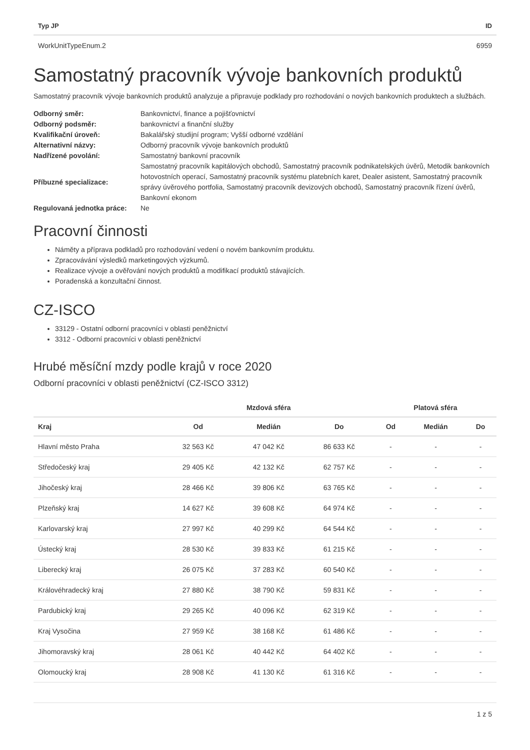| Typ JP | ID |
| --- | --- |
| WorkUnitTypeEnum.2 | 6959 |
Samostatný pracovník vývoje bankovních produktů
Samostatný pracovník vývoje bankovních produktů analyzuje a připravuje podklady pro rozhodování o nových bankovních produktech a službách.
| Odborný směr: | Bankovnictví, finance a pojišťovnictví |
| Odborný podsměr: | bankovnictví a finanční služby |
| Kvalifikační úroveň: | Bakalářský studijní program; Vyšší odborné vzdělání |
| Alternativní názvy: | Odborný pracovník vývoje bankovních produktů |
| Nadřízené povolání: | Samostatný bankovní pracovník |
| Příbuzné specializace: | Samostatný pracovník kapitálových obchodů, Samostatný pracovník podnikatelských úvěrů, Metodik bankovních hotovostních operací, Samostatný pracovník systému platebních karet, Dealer asistent, Samostatný pracovník správy úvěrového portfolia, Samostatný pracovník devizových obchodů, Samostatný pracovník řízení úvěrů, Bankovní ekonom |
| Regulovaná jednotka práce: | Ne |
Pracovní činnosti
Náměty a příprava podkladů pro rozhodování vedení o novém bankovním produktu.
Zpracovávání výsledků marketingových výzkumů.
Realizace vývoje a ověřování nových produktů a modifikací produktů stávajících.
Poradenská a konzultační činnost.
CZ-ISCO
33129 - Ostatní odborní pracovníci v oblasti peněžnictví
3312 - Odborní pracovníci v oblasti peněžnictví
Hrubé měsíční mzdy podle krajů v roce 2020
Odborní pracovníci v oblasti peněžnictví (CZ-ISCO 3312)
| | Mzdová sféra | | | Platová sféra | | |
| --- | --- | --- | --- | --- | --- | --- |
| Kraj | Od | Medián | Do | Od | Medián | Do |
| Hlavní město Praha | 32 563 Kč | 47 042 Kč | 86 633 Kč | - | - | - |
| Středočeský kraj | 29 405 Kč | 42 132 Kč | 62 757 Kč | - | - | - |
| Jihočeský kraj | 28 466 Kč | 39 806 Kč | 63 765 Kč | - | - | - |
| Plzeňský kraj | 14 627 Kč | 39 608 Kč | 64 974 Kč | - | - | - |
| Karlovarský kraj | 27 997 Kč | 40 299 Kč | 64 544 Kč | - | - | - |
| Ústecký kraj | 28 530 Kč | 39 833 Kč | 61 215 Kč | - | - | - |
| Liberecký kraj | 26 075 Kč | 37 283 Kč | 60 540 Kč | - | - | - |
| Královéhradecký kraj | 27 880 Kč | 38 790 Kč | 59 831 Kč | - | - | - |
| Pardubický kraj | 29 265 Kč | 40 096 Kč | 62 319 Kč | - | - | - |
| Kraj Vysočina | 27 959 Kč | 38 168 Kč | 61 486 Kč | - | - | - |
| Jihomoravský kraj | 28 061 Kč | 40 442 Kč | 64 402 Kč | - | - | - |
| Olomoucký kraj | 28 908 Kč | 41 130 Kč | 61 316 Kč | - | - | - |
1 z 5